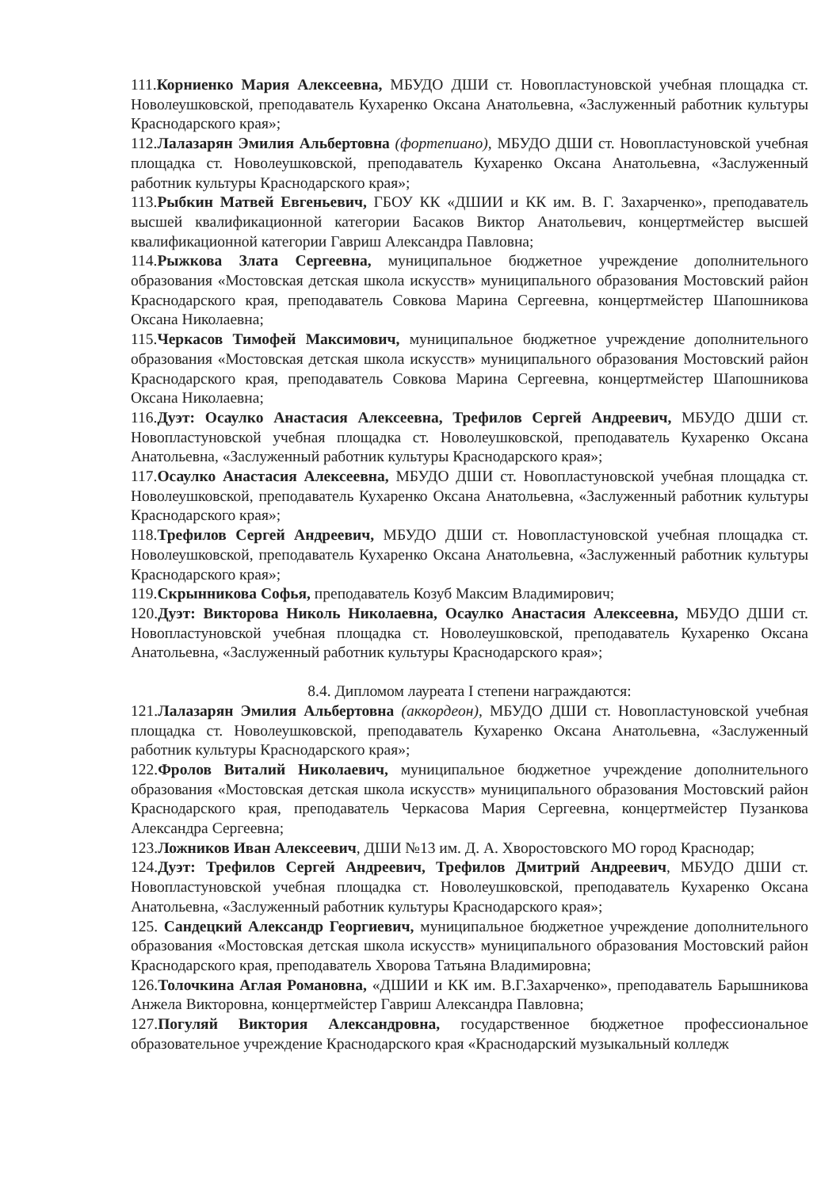111.Корниенко Мария Алексеевна, МБУДО ДШИ ст. Новопластуновской учебная площадка ст. Новолеушковской, преподаватель Кухаренко Оксана Анатольевна, «Заслуженный работник культуры Краснодарского края»;
112.Лалазарян Эмилия Альбертовна (фортепиано), МБУДО ДШИ ст. Новопластуновской учебная площадка ст. Новолеушковской, преподаватель Кухаренко Оксана Анатольевна, «Заслуженный работник культуры Краснодарского края»;
113.Рыбкин Матвей Евгеньевич, ГБОУ КК «ДШИИ и КК им. В. Г. Захарченко», преподаватель высшей квалификационной категории Басаков Виктор Анатольевич, концертмейстер высшей квалификационной категории Гавриш Александра Павловна;
114.Рыжкова Злата Сергеевна, муниципальное бюджетное учреждение дополнительного образования «Мостовская детская школа искусств» муниципального образования Мостовский район Краснодарского края, преподаватель Совкова Марина Сергеевна, концертмейстер Шапошникова Оксана Николаевна;
115.Черкасов Тимофей Максимович, муниципальное бюджетное учреждение дополнительного образования «Мостовская детская школа искусств» муниципального образования Мостовский район Краснодарского края, преподаватель Совкова Марина Сергеевна, концертмейстер Шапошникова Оксана Николаевна;
116.Дуэт: Осаулко Анастасия Алексеевна, Трефилов Сергей Андреевич, МБУДО ДШИ ст. Новопластуновской учебная площадка ст. Новолеушковской, преподаватель Кухаренко Оксана Анатольевна, «Заслуженный работник культуры Краснодарского края»;
117.Осаулко Анастасия Алексеевна, МБУДО ДШИ ст. Новопластуновской учебная площадка ст. Новолеушковской, преподаватель Кухаренко Оксана Анатольевна, «Заслуженный работник культуры Краснодарского края»;
118.Трефилов Сергей Андреевич, МБУДО ДШИ ст. Новопластуновской учебная площадка ст. Новолеушковской, преподаватель Кухаренко Оксана Анатольевна, «Заслуженный работник культуры Краснодарского края»;
119.Скрынникова Софья, преподаватель Козуб Максим Владимирович;
120.Дуэт: Викторова Николь Николаевна, Осаулко Анастасия Алексеевна, МБУДО ДШИ ст. Новопластуновской учебная площадка ст. Новолеушковской, преподаватель Кухаренко Оксана Анатольевна, «Заслуженный работник культуры Краснодарского края»;
8.4. Дипломом лауреата I степени награждаются:
121.Лалазарян Эмилия Альбертовна (аккордеон), МБУДО ДШИ ст. Новопластуновской учебная площадка ст. Новолеушковской, преподаватель Кухаренко Оксана Анатольевна, «Заслуженный работник культуры Краснодарского края»;
122.Фролов Виталий Николаевич, муниципальное бюджетное учреждение дополнительного образования «Мостовская детская школа искусств» муниципального образования Мостовский район Краснодарского края, преподаватель Черкасова Мария Сергеевна, концертмейстер Пузанкова Александра Сергеевна;
123.Ложников Иван Алексеевич, ДШИ №13 им. Д. А. Хворостовского МО город Краснодар;
124.Дуэт: Трефилов Сергей Андреевич, Трефилов Дмитрий Андреевич, МБУДО ДШИ ст. Новопластуновской учебная площадка ст. Новолеушковской, преподаватель Кухаренко Оксана Анатольевна, «Заслуженный работник культуры Краснодарского края»;
125. Сандецкий Александр Георгиевич, муниципальное бюджетное учреждение дополнительного образования «Мостовская детская школа искусств» муниципального образования Мостовский район Краснодарского края, преподаватель Хворова Татьяна Владимировна;
126.Толочкина Аглая Романовна, «ДШИИ и КК им. В.Г.Захарченко», преподаватель Барышникова Анжела Викторовна, концертмейстер Гавриш Александра Павловна;
127.Погуляй Виктория Александровна, государственное бюджетное профессиональное образовательное учреждение Краснодарского края «Краснодарский музыкальный колледж